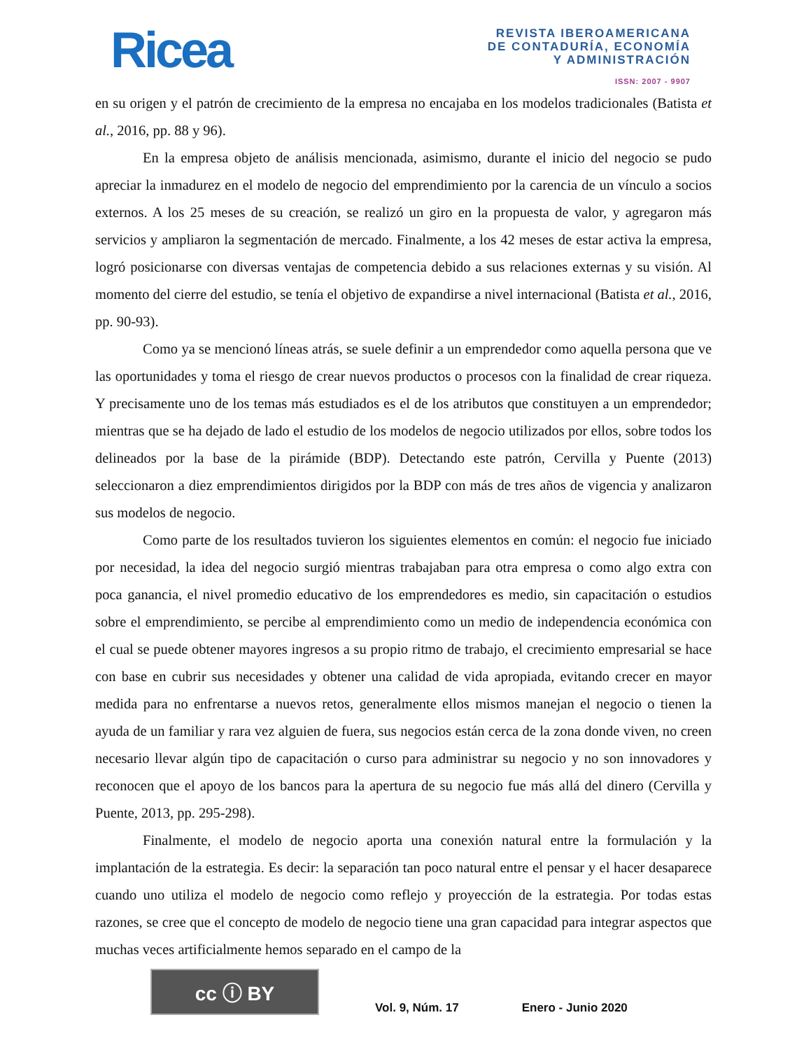Ricea
REVISTA IBEROAMERICANA
DE CONTADURÍA, ECONOMÍA
Y ADMINISTRACIÓN
ISSN: 2007 - 9907
en su origen y el patrón de crecimiento de la empresa no encajaba en los modelos tradicionales (Batista et al., 2016, pp. 88 y 96).
En la empresa objeto de análisis mencionada, asimismo, durante el inicio del negocio se pudo apreciar la inmadurez en el modelo de negocio del emprendimiento por la carencia de un vínculo a socios externos. A los 25 meses de su creación, se realizó un giro en la propuesta de valor, y agregaron más servicios y ampliaron la segmentación de mercado. Finalmente, a los 42 meses de estar activa la empresa, logró posicionarse con diversas ventajas de competencia debido a sus relaciones externas y su visión. Al momento del cierre del estudio, se tenía el objetivo de expandirse a nivel internacional (Batista et al., 2016, pp. 90-93).
Como ya se mencionó líneas atrás, se suele definir a un emprendedor como aquella persona que ve las oportunidades y toma el riesgo de crear nuevos productos o procesos con la finalidad de crear riqueza. Y precisamente uno de los temas más estudiados es el de los atributos que constituyen a un emprendedor; mientras que se ha dejado de lado el estudio de los modelos de negocio utilizados por ellos, sobre todos los delineados por la base de la pirámide (BDP). Detectando este patrón, Cervilla y Puente (2013) seleccionaron a diez emprendimientos dirigidos por la BDP con más de tres años de vigencia y analizaron sus modelos de negocio.
Como parte de los resultados tuvieron los siguientes elementos en común: el negocio fue iniciado por necesidad, la idea del negocio surgió mientras trabajaban para otra empresa o como algo extra con poca ganancia, el nivel promedio educativo de los emprendedores es medio, sin capacitación o estudios sobre el emprendimiento, se percibe al emprendimiento como un medio de independencia económica con el cual se puede obtener mayores ingresos a su propio ritmo de trabajo, el crecimiento empresarial se hace con base en cubrir sus necesidades y obtener una calidad de vida apropiada, evitando crecer en mayor medida para no enfrentarse a nuevos retos, generalmente ellos mismos manejan el negocio o tienen la ayuda de un familiar y rara vez alguien de fuera, sus negocios están cerca de la zona donde viven, no creen necesario llevar algún tipo de capacitación o curso para administrar su negocio y no son innovadores y reconocen que el apoyo de los bancos para la apertura de su negocio fue más allá del dinero (Cervilla y Puente, 2013, pp. 295-298).
Finalmente, el modelo de negocio aporta una conexión natural entre la formulación y la implantación de la estrategia. Es decir: la separación tan poco natural entre el pensar y el hacer desaparece cuando uno utiliza el modelo de negocio como reflejo y proyección de la estrategia. Por todas estas razones, se cree que el concepto de modelo de negocio tiene una gran capacidad para integrar aspectos que muchas veces artificialmente hemos separado en el campo de la
cc ⓘ BY
Vol. 9, Núm. 17
Enero - Junio 2020